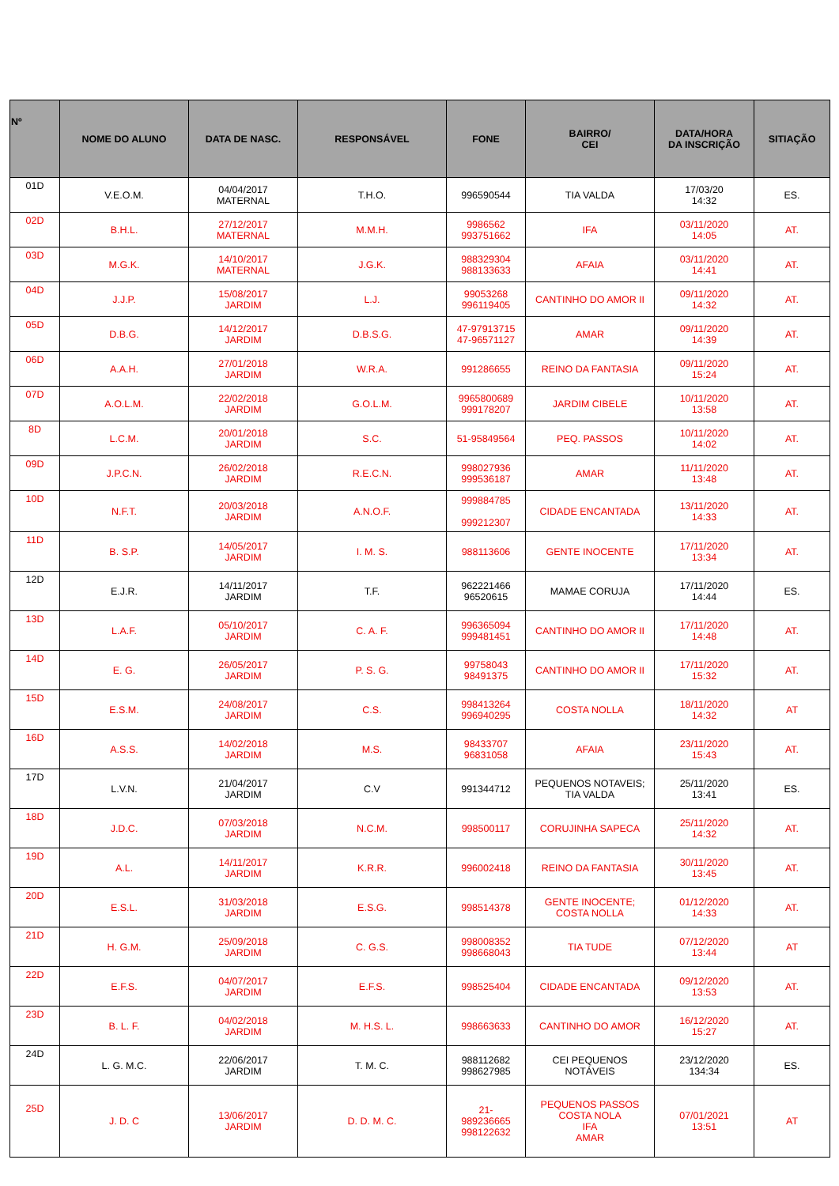| Nº | NOME DO ALUNO | DATA DE NASC. | RESPONSÁVEL | FONE | BAIRRO/ CEI | DATA/HORA DA INSCRIÇÃO | SITIAÇÃO |
| --- | --- | --- | --- | --- | --- | --- | --- |
| 01D | V.E.O.M. | 04/04/2017 MATERNAL | T.H.O. | 996590544 | TIA VALDA | 17/03/20 14:32 | ES. |
| 02D | B.H.L. | 27/12/2017 MATERNAL | M.M.H. | 9986562 993751662 | IFA | 03/11/2020 14:05 | AT. |
| 03D | M.G.K. | 14/10/2017 MATERNAL | J.G.K. | 988329304 988133633 | AFAIA | 03/11/2020 14:41 | AT. |
| 04D | J.J.P. | 15/08/2017 JARDIM | L.J. | 99053268 996119405 | CANTINHO DO AMOR II | 09/11/2020 14:32 | AT. |
| 05D | D.B.G. | 14/12/2017 JARDIM | D.B.S.G. | 47-97913715 47-96571127 | AMAR | 09/11/2020 14:39 | AT. |
| 06D | A.A.H. | 27/01/2018 JARDIM | W.R.A. | 991286655 | REINO DA FANTASIA | 09/11/2020 15:24 | AT. |
| 07D | A.O.L.M. | 22/02/2018 JARDIM | G.O.L.M. | 9965800689 999178207 | JARDIM CIBELE | 10/11/2020 13:58 | AT. |
| 8D | L.C.M. | 20/01/2018 JARDIM | S.C. | 51-95849564 | PEQ. PASSOS | 10/11/2020 14:02 | AT. |
| 09D | J.P.C.N. | 26/02/2018 JARDIM | R.E.C.N. | 998027936 999536187 | AMAR | 11/11/2020 13:48 | AT. |
| 10D | N.F.T. | 20/03/2018 JARDIM | A.N.O.F. | 999884785 999212307 | CIDADE ENCANTADA | 13/11/2020 14:33 | AT. |
| 11D | B. S.P. | 14/05/2017 JARDIM | I. M. S. | 988113606 | GENTE INOCENTE | 17/11/2020 13:34 | AT. |
| 12D | E.J.R. | 14/11/2017 JARDIM | T.F. | 962221466 96520615 | MAMAE CORUJA | 17/11/2020 14:44 | ES. |
| 13D | L.A.F. | 05/10/2017 JARDIM | C. A. F. | 996365094 999481451 | CANTINHO DO AMOR II | 17/11/2020 14:48 | AT. |
| 14D | E. G. | 26/05/2017 JARDIM | P. S. G. | 99758043 98491375 | CANTINHO DO AMOR II | 17/11/2020 15:32 | AT. |
| 15D | E.S.M. | 24/08/2017 JARDIM | C.S. | 998413264 996940295 | COSTA NOLLA | 18/11/2020 14:32 | AT |
| 16D | A.S.S. | 14/02/2018 JARDIM | M.S. | 98433707 96831058 | AFAIA | 23/11/2020 15:43 | AT. |
| 17D | L.V.N. | 21/04/2017 JARDIM | C.V | 991344712 | PEQUENOS NOTAVEIS; TIA VALDA | 25/11/2020 13:41 | ES. |
| 18D | J.D.C. | 07/03/2018 JARDIM | N.C.M. | 998500117 | CORUJINHA SAPECA | 25/11/2020 14:32 | AT. |
| 19D | A.L. | 14/11/2017 JARDIM | K.R.R. | 996002418 | REINO DA FANTASIA | 30/11/2020 13:45 | AT. |
| 20D | E.S.L. | 31/03/2018 JARDIM | E.S.G. | 998514378 | GENTE INOCENTE; COSTA NOLLA | 01/12/2020 14:33 | AT. |
| 21D | H. G.M. | 25/09/2018 JARDIM | C. G.S. | 998008352 998668043 | TIA TUDE | 07/12/2020 13:44 | AT |
| 22D | E.F.S. | 04/07/2017 JARDIM | E.F.S. | 998525404 | CIDADE ENCANTADA | 09/12/2020 13:53 | AT. |
| 23D | B. L. F. | 04/02/2018 JARDIM | M. H.S. L. | 998663633 | CANTINHO DO AMOR | 16/12/2020 15:27 | AT. |
| 24D | L. G. M.C. | 22/06/2017 JARDIM | T. M. C. | 988112682 998627985 | CEI PEQUENOS NOTÁVEIS | 23/12/2020 134:34 | ES. |
| 25D | J. D. C | 13/06/2017 JARDIM | D. D. M. C. | 21- 989236665 998122632 | PEQUENOS PASSOS COSTA NOLA IFA AMAR | 07/01/2021 13:51 | AT |